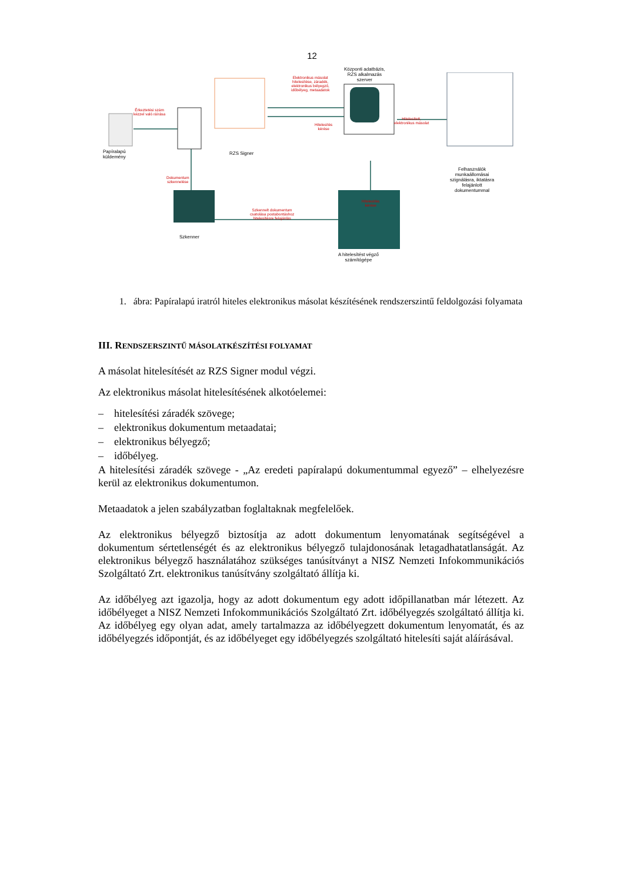12
Papíralapú
küldemény
Érkeztetési szám
kézzel való ráírása
Dokumentum
szkennelése
RZS Signer
Elektronikus másolat
hitelesítése, záradék,
elektronikus bélyegző,
időbélyeg, metaadatok
Központi adatbázis,
RZS alkalmazás
szerver
Hitelesítés
kérése
Hitelesített,
elektronikus másolat
Hitelesítés
kérése
Felhasználók
munkaállomásai
szignálásra, iktatásra
felajánlott
dokumentummal
Szkenner
Szkennelt dokumentum
csatolása postabontáshoz
hitelesítésre felajánlás
A hitelesítést végző
számítógépe
1. ábra: Papíralapú iratról hiteles elektronikus másolat készítésének rendszerszintű feldolgozási folyamata
III. RENDSZERSZINTŰ MÁSOLATKÉSZÍTÉSI FOLYAMAT
A másolat hitelesítését az RZS Signer modul végzi.
Az elektronikus másolat hitelesítésének alkotóelemei:
– hitelesítési záradék szövege;
– elektronikus dokumentum metaadatai;
– elektronikus bélyegző;
– időbélyeg.
A hitelesítési záradék szövege - „Az eredeti papíralapú dokumentummal egyező” – elhelyezésre kerül az elektronikus dokumentumon.
Metaadatok a jelen szabályzatban foglaltaknak megfelelőek.
Az elektronikus bélyegző biztosítja az adott dokumentum lenyomatának segítségével a dokumentum sértetlenségét és az elektronikus bélyegző tulajdonosának letagadhatatlanságát. Az elektronikus bélyegző használatához szükséges tanúsítványt a NISZ Nemzeti Infokommunikációs Szolgáltató Zrt. elektronikus tanúsítvány szolgáltató állítja ki.
Az időbélyeg azt igazolja, hogy az adott dokumentum egy adott időpillanatban már létezett. Az időbélyeget a NISZ Nemzeti Infokommunikációs Szolgáltató Zrt. időbélyegzés szolgáltató állítja ki. Az időbélyeg egy olyan adat, amely tartalmazza az időbélyegzett dokumentum lenyomatát, és az időbélyegzés időpontját, és az időbélyeget egy időbélyegzés szolgáltató hitelesíti saját aláírásával.